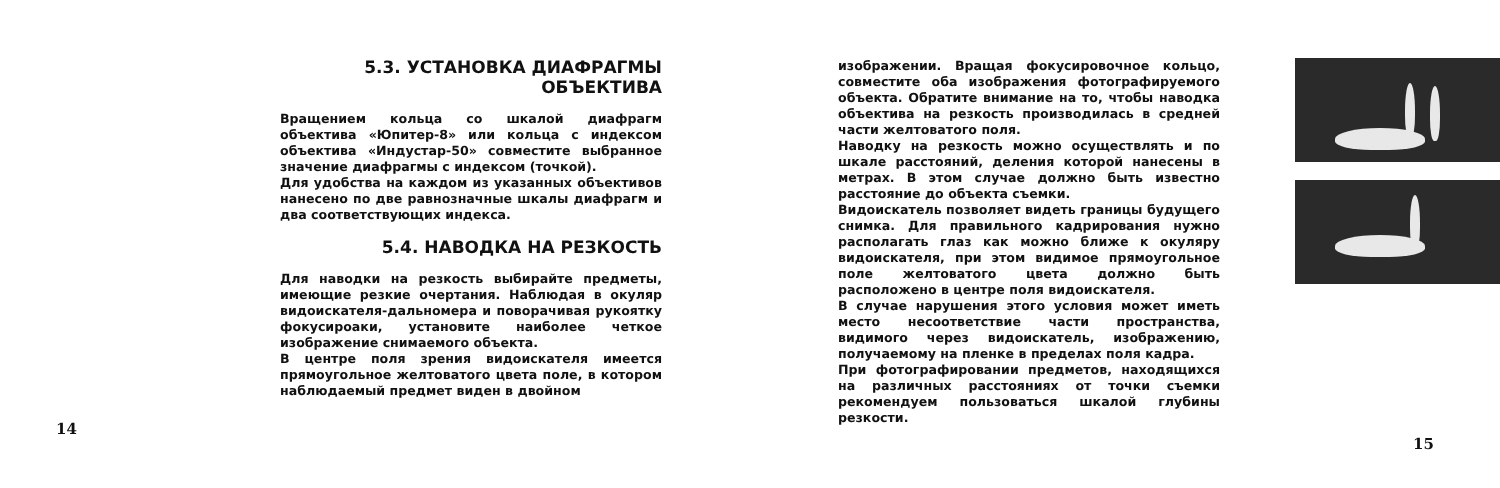5.3. УСТАНОВКА ДИАФРАГМЫ
ОБЪЕКТИВА
Вращением кольца со шкалой диафрагм объектива «Юпитер-8» или кольца с индексом объектива «Индустар-50» совместите выбранное значение диафрагмы с индексом (точкой).
Для удобства на каждом из указанных объективов нанесено по две равнозначные шкалы диафрагм и два соответствующих индекса.
5.4. НАВОДКА НА РЕЗКОСТЬ
Для наводки на резкость выбирайте предметы, имеющие резкие очертания. Наблюдая в окуляр видоискателя-дальномера и поворачивая рукоятку фокусироаки, установите наиболее четкое изображение снимаемого объекта.
В центре поля зрения видоискателя имеется прямоугольное желтоватого цвета поле, в котором наблюдаемый предмет виден в двойном
14
изображении. Вращая фокусировочное кольцо, совместите оба изображения фотографируемого объекта. Обратите внимание на то, чтобы наводка объектива на резкость производилась в средней части желтоватого поля.
Наводку на резкость можно осуществлять и по шкале расстояний, деления которой нанесены в метрах. В этом случае должно быть известно расстояние до объекта съемки.
Видоискатель позволяет видеть границы будущего снимка. Для правильного кадрирования нужно располагать глаз как можно ближе к окуляру видоискателя, при этом видимое прямоугольное поле желтоватого цвета должно быть расположено в центре поля видоискателя.
В случае нарушения этого условия может иметь место несоответствие части пространства, видимого через видоискатель, изображению, получаемому на пленке в пределах поля кадра.
При фотографировании предметов, находящихся на различных расстояниях от точки съемки рекомендуем пользоваться шкалой глубины резкости.
15